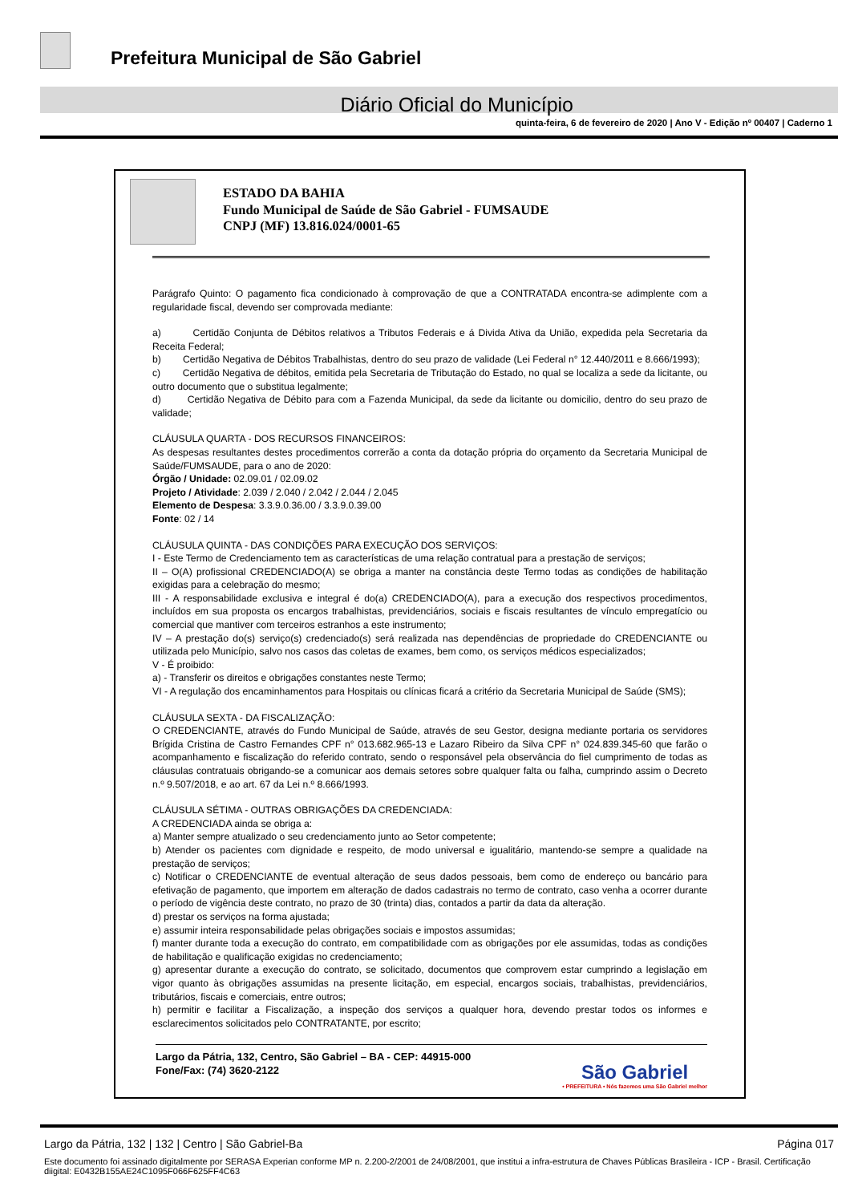Prefeitura Municipal de São Gabriel
Diário Oficial do Município
quinta-feira, 6 de fevereiro de 2020 | Ano V - Edição nº 00407 | Caderno 1
ESTADO DA BAHIA
Fundo Municipal de Saúde de São Gabriel - FUMSAUDE
CNPJ (MF) 13.816.024/0001-65
Parágrafo Quinto: O pagamento fica condicionado à comprovação de que a CONTRATADA encontra-se adimplente com a regularidade fiscal, devendo ser comprovada mediante:
a) Certidão Conjunta de Débitos relativos a Tributos Federais e á Divida Ativa da União, expedida pela Secretaria da Receita Federal;
b) Certidão Negativa de Débitos Trabalhistas, dentro do seu prazo de validade (Lei Federal n° 12.440/2011 e 8.666/1993);
c) Certidão Negativa de débitos, emitida pela Secretaria de Tributação do Estado, no qual se localiza a sede da licitante, ou outro documento que o substitua legalmente;
d) Certidão Negativa de Débito para com a Fazenda Municipal, da sede da licitante ou domicilio, dentro do seu prazo de validade;
CLÁUSULA QUARTA - DOS RECURSOS FINANCEIROS:
As despesas resultantes destes procedimentos correrão a conta da dotação própria do orçamento da Secretaria Municipal de Saúde/FUMSAUDE, para o ano de 2020:
Órgão / Unidade: 02.09.01 / 02.09.02
Projeto / Atividade: 2.039 / 2.040 / 2.042 / 2.044 / 2.045
Elemento de Despesa: 3.3.9.0.36.00 / 3.3.9.0.39.00
Fonte: 02 / 14
CLÁUSULA QUINTA - DAS CONDIÇÕES PARA EXECUÇÃO DOS SERVIÇOS:
I - Este Termo de Credenciamento tem as características de uma relação contratual para a prestação de serviços;
II – O(A) profissional CREDENCIADO(A) se obriga a manter na constância deste Termo todas as condições de habilitação exigidas para a celebração do mesmo;
III - A responsabilidade exclusiva e integral é do(a) CREDENCIADO(A), para a execução dos respectivos procedimentos, incluídos em sua proposta os encargos trabalhistas, previdenciários, sociais e fiscais resultantes de vínculo empregatício ou comercial que mantiver com terceiros estranhos a este instrumento;
IV – A prestação do(s) serviço(s) credenciado(s) será realizada nas dependências de propriedade do CREDENCIANTE ou utilizada pelo Município, salvo nos casos das coletas de exames, bem como, os serviços médicos especializados;
V - É proibido:
a) - Transferir os direitos e obrigações constantes neste Termo;
VI - A regulação dos encaminhamentos para Hospitais ou clínicas ficará a critério da Secretaria Municipal de Saúde (SMS);
CLÁUSULA SEXTA - DA FISCALIZAÇÃO:
O CREDENCIANTE, através do Fundo Municipal de Saúde, através de seu Gestor, designa mediante portaria os servidores Brígida Cristina de Castro Fernandes CPF n° 013.682.965-13 e Lazaro Ribeiro da Silva CPF n° 024.839.345-60 que farão o acompanhamento e fiscalização do referido contrato, sendo o responsável pela observância do fiel cumprimento de todas as cláusulas contratuais obrigando-se a comunicar aos demais setores sobre qualquer falta ou falha, cumprindo assim o Decreto n.º 9.507/2018, e ao art. 67 da Lei n.º 8.666/1993.
CLÁUSULA SÉTIMA - OUTRAS OBRIGAÇÕES DA CREDENCIADA:
A CREDENCIADA ainda se obriga a:
a) Manter sempre atualizado o seu credenciamento junto ao Setor competente;
b) Atender os pacientes com dignidade e respeito, de modo universal e igualitário, mantendo-se sempre a qualidade na prestação de serviços;
c) Notificar o CREDENCIANTE de eventual alteração de seus dados pessoais, bem como de endereço ou bancário para efetivação de pagamento, que importem em alteração de dados cadastrais no termo de contrato, caso venha a ocorrer durante o período de vigência deste contrato, no prazo de 30 (trinta) dias, contados a partir da data da alteração.
d) prestar os serviços na forma ajustada;
e) assumir inteira responsabilidade pelas obrigações sociais e impostos assumidas;
f) manter durante toda a execução do contrato, em compatibilidade com as obrigações por ele assumidas, todas as condições de habilitação e qualificação exigidas no credenciamento;
g) apresentar durante a execução do contrato, se solicitado, documentos que comprovem estar cumprindo a legislação em vigor quanto às obrigações assumidas na presente licitação, em especial, encargos sociais, trabalhistas, previdenciários, tributários, fiscais e comerciais, entre outros;
h) permitir e facilitar a Fiscalização, a inspeção dos serviços a qualquer hora, devendo prestar todos os informes e esclarecimentos solicitados pelo CONTRATANTE, por escrito;
Largo da Pátria, 132, Centro, São Gabriel – BA - CEP: 44915-000
Fone/Fax: (74) 3620-2122
São Gabriel
• PREFEITURA • Nós fazemos uma São Gabriel melhor
Largo da Pátria, 132 | 132 | Centro | São Gabriel-Ba Página 017
Este documento foi assinado digitalmente por SERASA Experian conforme MP n. 2.200-2/2001 de 24/08/2001, que institui a infra-estrutura de Chaves Públicas Brasileira - ICP - Brasil. Certificação diigital: E0432B155AE24C1095F066F625FF4C63